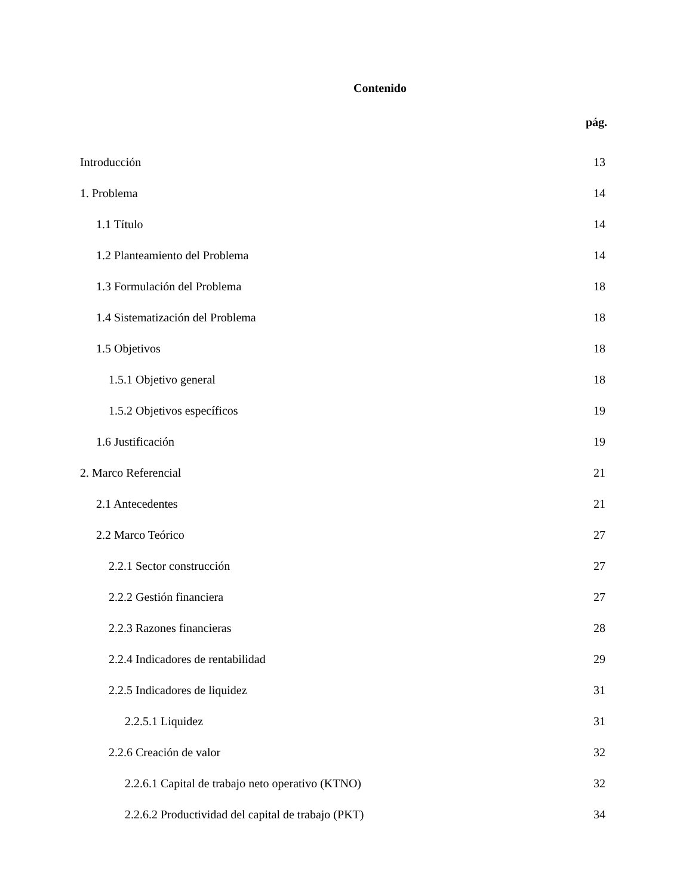Contenido
pág.
Introducción 13
1. Problema 14
1.1 Título 14
1.2 Planteamiento del Problema 14
1.3 Formulación del Problema 18
1.4 Sistematización del Problema 18
1.5 Objetivos 18
1.5.1 Objetivo general 18
1.5.2 Objetivos específicos 19
1.6 Justificación 19
2. Marco Referencial 21
2.1 Antecedentes 21
2.2 Marco Teórico 27
2.2.1 Sector construcción 27
2.2.2 Gestión financiera 27
2.2.3 Razones financieras 28
2.2.4 Indicadores de rentabilidad 29
2.2.5 Indicadores de liquidez 31
2.2.5.1 Liquidez 31
2.2.6 Creación de valor 32
2.2.6.1 Capital de trabajo neto operativo (KTNO) 32
2.2.6.2 Productividad del capital de trabajo (PKT) 34